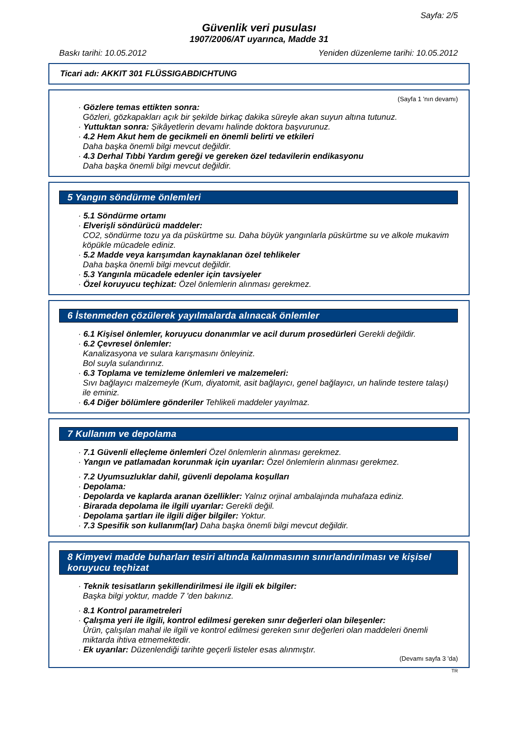Sayfa: 2/5
Güvenlik veri pusulası
1907/2006/AT uyarınca, Madde 31
Baskı tarihi: 10.05.2012 Yeniden düzenleme tarihi: 10.05.2012
Ticari adı: AKKIT 301 FLÜSSIGABDICHTUNG
(Sayfa 1 'nın devamı)
· Gözlere temas ettikten sonra:
Gözleri, gözkapakları açık bir şekilde birkaç dakika süreyle akan suyun altına tutunuz.
· Yuttuktan sonra: Şikâyetlerin devamı halinde doktora başvurunuz.
· 4.2 Hem Akut hem de gecikmeli en önemli belirti ve etkileri
Daha başka önemli bilgi mevcut değildir.
· 4.3 Derhal Tıbbi Yardım gereği ve gereken özel tedavilerin endikasyonu
Daha başka önemli bilgi mevcut değildir.
5 Yangın söndürme önlemleri
· 5.1 Söndürme ortamı
· Elverişli söndürücü maddeler:
CO2, söndürme tozu ya da püskürtme su. Daha büyük yangınlarla püskürtme su ve alkole mukavim köpükle mücadele ediniz.
· 5.2 Madde veya karışımdan kaynaklanan özel tehlikeler
Daha başka önemli bilgi mevcut değildir.
· 5.3 Yangınla mücadele edenler için tavsiyeler
· Özel koruyucu teçhizat: Özel önlemlerin alınması gerekmez.
6 İstenmeden çözülerek yayılmalarda alınacak önlemler
· 6.1 Kişisel önlemler, koruyucu donanımlar ve acil durum prosedürleri Gerekli değildir.
· 6.2 Çevresel önlemler:
Kanalizasyona ve sulara karışmasını önleyiniz.
Bol suyla sulandırınız.
· 6.3 Toplama ve temizleme önlemleri ve malzemeleri:
Sıvı bağlayıcı malzemeyle (Kum, diyatomit, asit bağlayıcı, genel bağlayıcı, un halinde testere talaşı) ile eminiz.
· 6.4 Diğer bölümlere gönderiler Tehlikeli maddeler yayılmaz.
7 Kullanım ve depolama
· 7.1 Güvenli elleçleme önlemleri Özel önlemlerin alınması gerekmez.
· Yangın ve patlamadan korunmak için uyarılar: Özel önlemlerin alınması gerekmez.
· 7.2 Uyumsuzluklar dahil, güvenli depolama koşulları
· Depolama:
· Depolarda ve kaplarda aranan özellikler: Yalnız orjinal ambalajında muhafaza ediniz.
· Birarada depolama ile ilgili uyarılar: Gerekli değil.
· Depolama şartları ile ilgili diğer bilgiler: Yoktur.
· 7.3 Spesifik son kullanım(lar) Daha başka önemli bilgi mevcut değildir.
8 Kimyevi madde buharları tesiri altında kalınmasının sınırlandırılması ve kişisel koruyucu teçhizat
· Teknik tesisatların şekillendirilmesi ile ilgili ek bilgiler:
Başka bilgi yoktur, madde 7 'den bakınız.
· 8.1 Kontrol parametreleri
· Çalışma yeri ile ilgili, kontrol edilmesi gereken sınır değerleri olan bileşenler:
Ürün, çalışılan mahal ile ilgili ve kontrol edilmesi gereken sınır değerleri olan maddeleri önemli miktarda ihtiva etmemektedir.
· Ek uyarılar: Düzenlendiği tarihte geçerli listeler esas alınmıştır.
(Devamı sayfa 3 'da)
TR